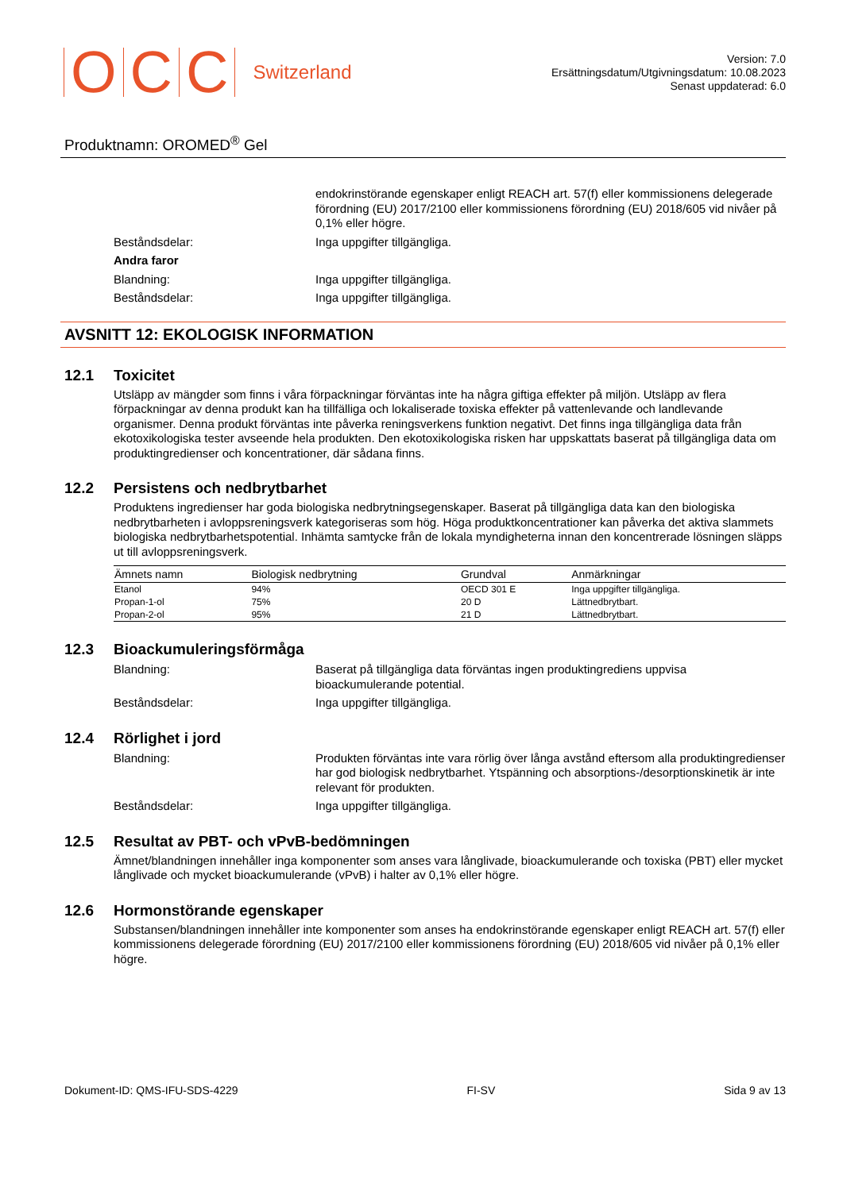O C C Switzerland
Version: 7.0
Ersättningsdatum/Utgivningsdatum: 10.08.2023
Senast uppdaterad: 6.0
Produktnamn: OROMED<sup>®</sup> Gel
endokrinstörande egenskaper enligt REACH art. 57(f) eller kommissionens delegerade förordning (EU) 2017/2100 eller kommissionens förordning (EU) 2018/605 vid nivåer på 0,1% eller högre.
Beståndsdelar: Inga uppgifter tillgängliga.
Andra faror
Blandning: Inga uppgifter tillgängliga.
Beståndsdelar: Inga uppgifter tillgängliga.
AVSNITT 12: EKOLOGISK INFORMATION
12.1 Toxicitet
Utsläpp av mängder som finns i våra förpackningar förväntas inte ha några giftiga effekter på miljön. Utsläpp av flera förpackningar av denna produkt kan ha tillfälliga och lokaliserade toxiska effekter på vattenlevande och landlevande organismer. Denna produkt förväntas inte påverka reningsverkens funktion negativt. Det finns inga tillgängliga data från ekotoxikologiska tester avseende hela produkten. Den ekotoxikologiska risken har uppskattats baserat på tillgängliga data om produktingredienser och koncentrationer, där sådana finns.
12.2 Persistens och nedbrytbarhet
Produktens ingredienser har goda biologiska nedbrytningsegenskaper. Baserat på tillgängliga data kan den biologiska nedbrytbarheten i avloppsreningsverk kategoriseras som hög. Höga produktkoncentrationer kan påverka det aktiva slammets biologiska nedbrytbarhetspotential. Inhämta samtycke från de lokala myndigheterna innan den koncentrerade lösningen släpps ut till avloppsreningsverk.
| Ämnets namn | Biologisk nedbrytning | Grundval | Anmärkningar |
| --- | --- | --- | --- |
| Etanol | 94% | OECD 301 E | Inga uppgifter tillgängliga. |
| Propan-1-ol | 75% | 20 D | Lättnedbrytbart. |
| Propan-2-ol | 95% | 21 D | Lättnedbrytbart. |
12.3 Bioackumuleringsförmåga
Blandning: Baserat på tillgängliga data förväntas ingen produktingrediens uppvisa bioackumulerande potential.
Beståndsdelar: Inga uppgifter tillgängliga.
12.4 Rörlighet i jord
Blandning: Produkten förväntas inte vara rörlig över långa avstånd eftersom alla produktingredienser har god biologisk nedbrytbarhet. Ytspänning och absorptions-/desorptionskinetik är inte relevant för produkten.
Beståndsdelar: Inga uppgifter tillgängliga.
12.5 Resultat av PBT- och vPvB-bedömningen
Ämnet/blandningen innehåller inga komponenter som anses vara långlivade, bioackumulerande och toxiska (PBT) eller mycket långlivade och mycket bioackumulerande (vPvB) i halter av 0,1% eller högre.
12.6 Hormonstörande egenskaper
Substansen/blandningen innehåller inte komponenter som anses ha endokrinstörande egenskaper enligt REACH art. 57(f) eller kommissionens delegerade förordning (EU) 2017/2100 eller kommissionens förordning (EU) 2018/605 vid nivåer på 0,1% eller högre.
Dokument-ID: QMS-IFU-SDS-4229 FI-SV Sida 9 av 13